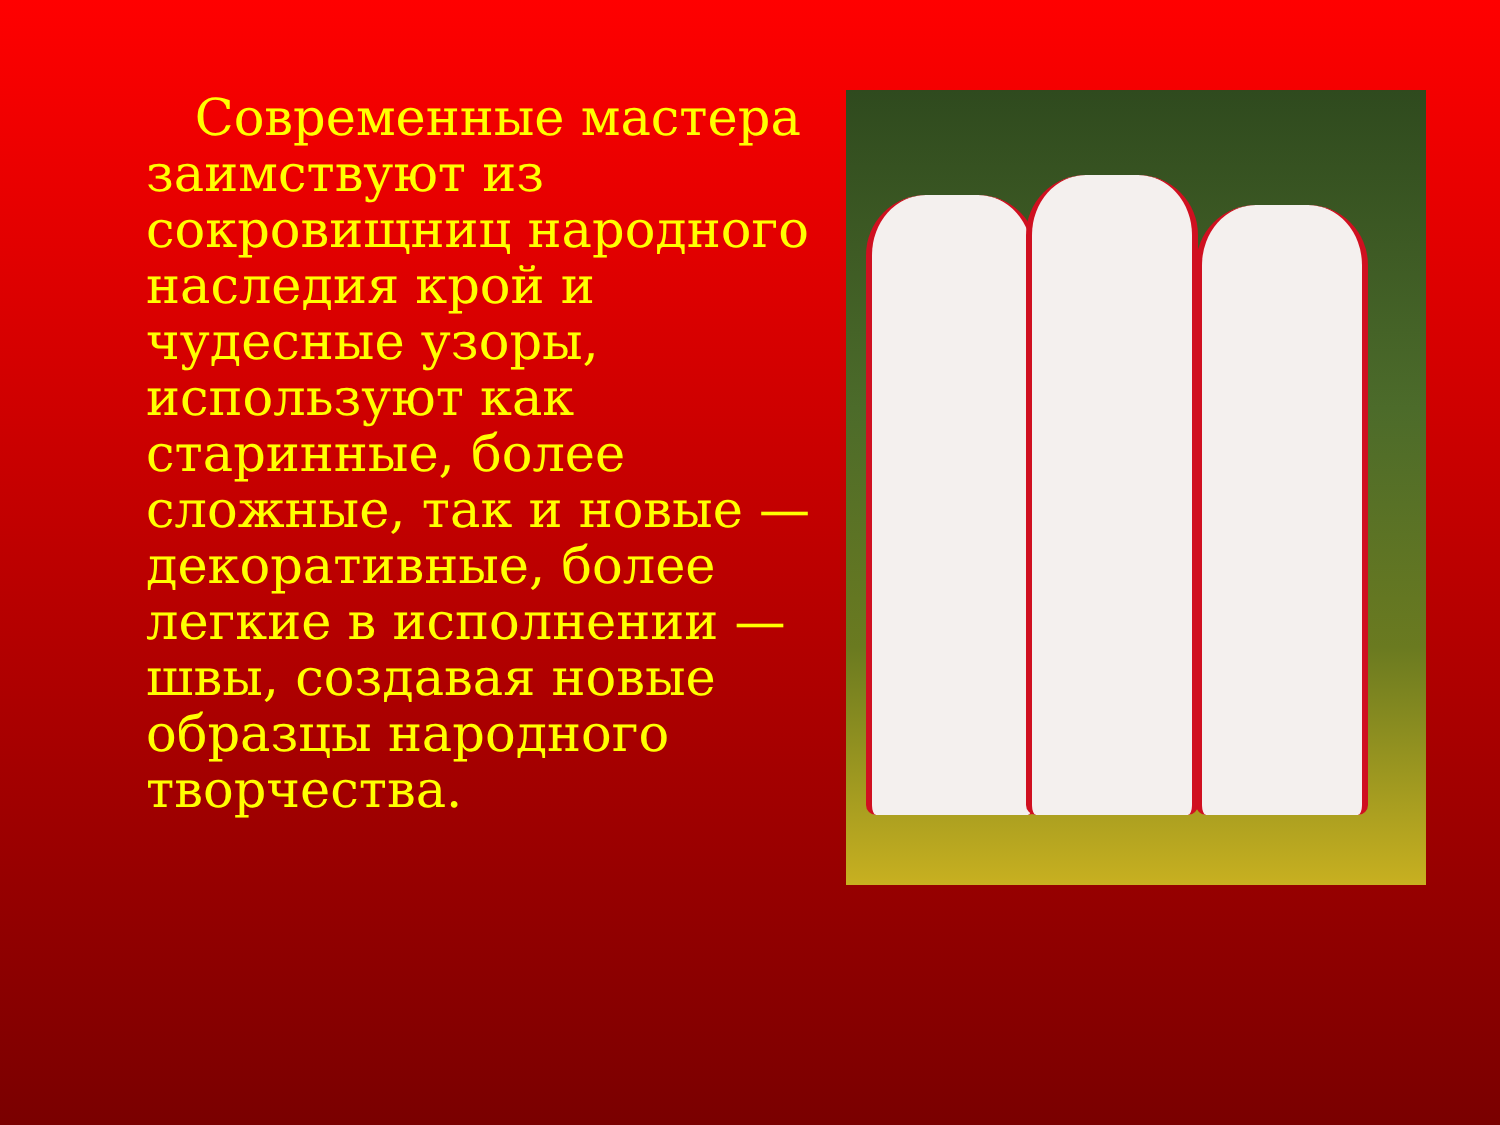Современные мастера заимствуют из сокровищниц народного наследия крой и чудесные узоры, используют как старинные, более сложные, так и новые — декоративные, более легкие в исполнении — швы, создавая новые образцы народного творчества.